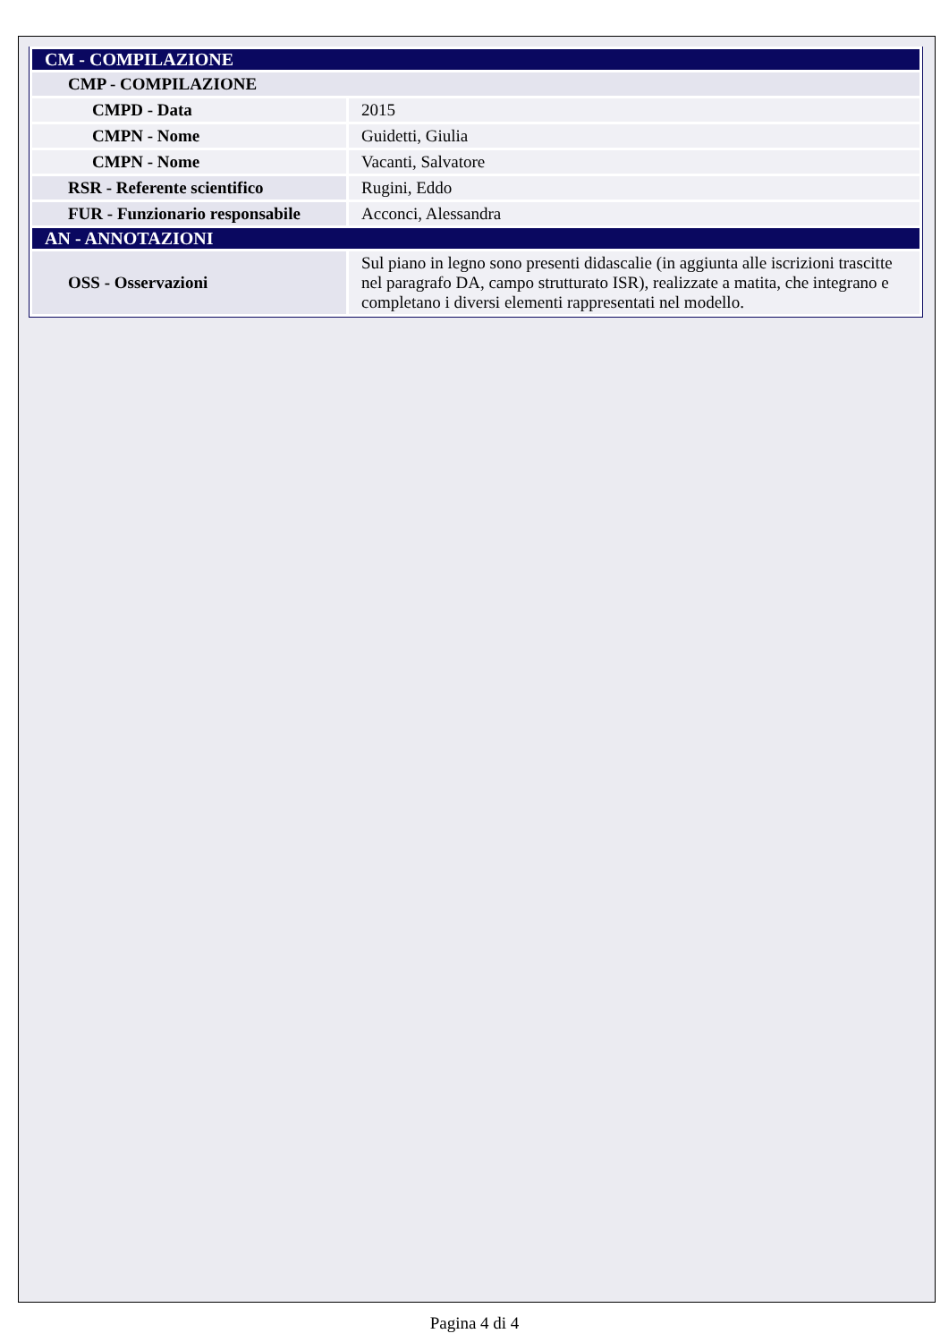| CM - COMPILAZIONE | |
| CMP - COMPILAZIONE | |
| CMPD - Data | 2015 |
| CMPN - Nome | Guidetti, Giulia |
| CMPN - Nome | Vacanti, Salvatore |
| RSR - Referente scientifico | Rugini, Eddo |
| FUR - Funzionario responsabile | Acconci, Alessandra |
| AN - ANNOTAZIONI | |
| OSS - Osservazioni | Sul piano in legno sono presenti didascalie (in aggiunta alle iscrizioni trascitte nel paragrafo DA, campo strutturato ISR), realizzate a matita, che integrano e completano i diversi elementi rappresentati nel modello. |
Pagina 4 di 4